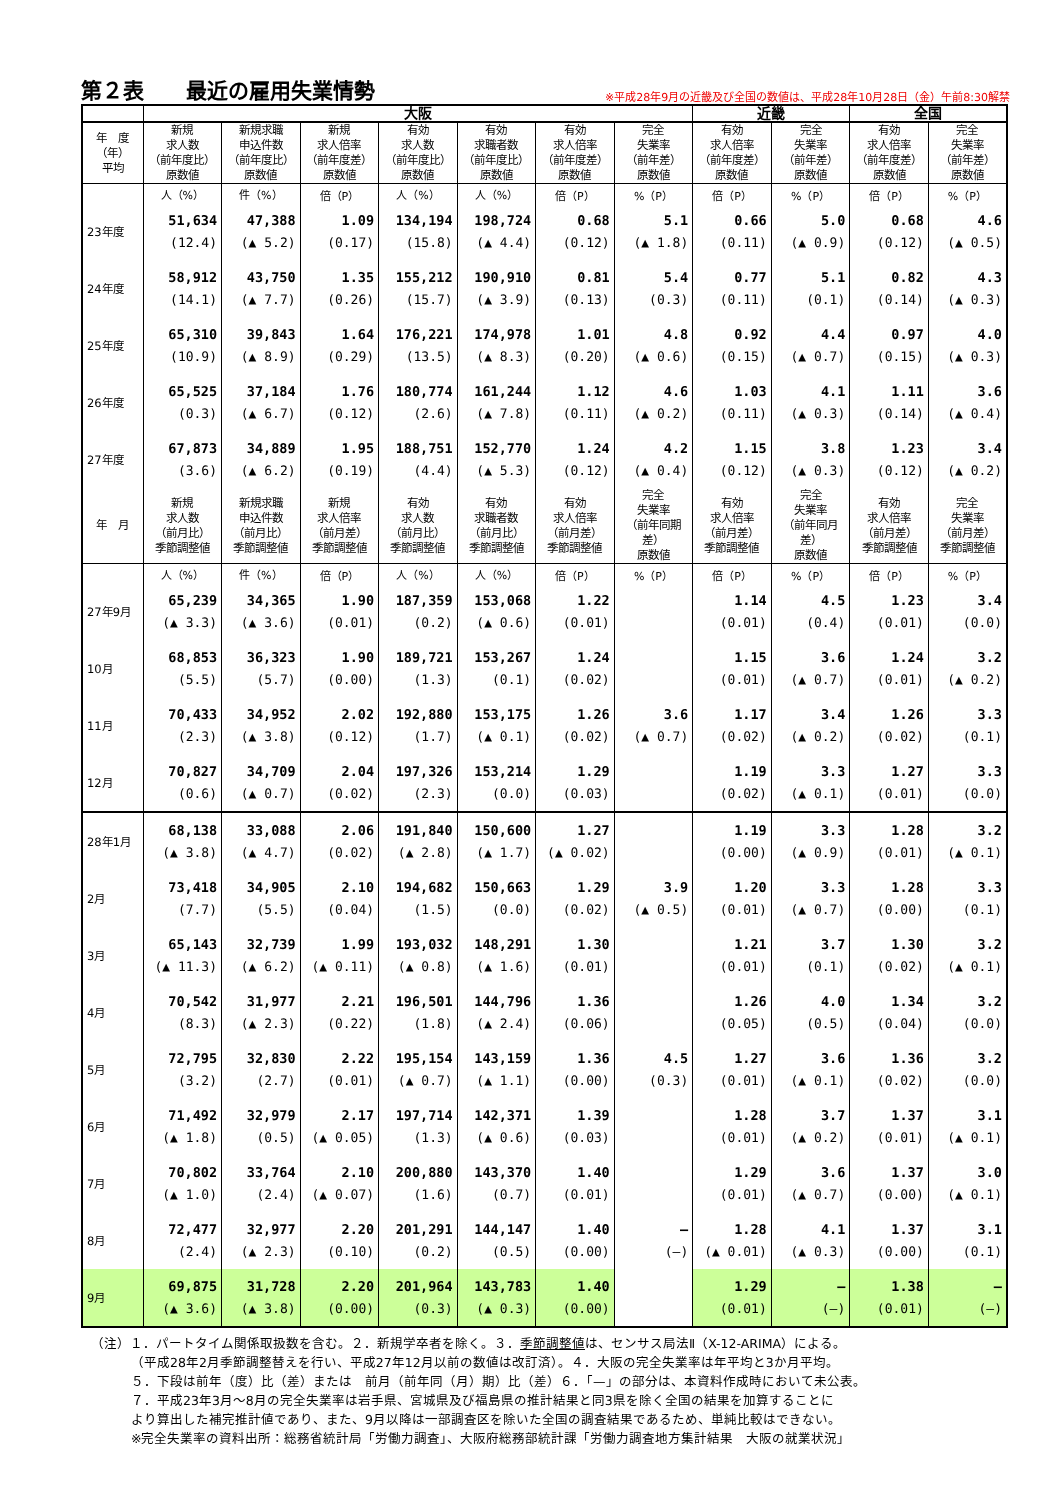第２表　　最近の雇用失業情勢
※平成28年9月の近畿及び全国の数値は、平成28年10月28日（金）午前8:30解禁
| | 大阪 | | | | | | | 近畿 | | 全国 | |
| --- | --- | --- | --- | --- | --- | --- | --- | --- | --- | --- | --- |
| 年 度 （年） 平均 | 新規 求人数 （前年度比） 原数値 | 新規求職 申込件数 （前年度比） 原数値 | 新規 求人倍率 （前年度差） 原数値 | 有効 求人数 （前年度比） 原数値 | 有効 求職者数 （前年度比） 原数値 | 有効 求人倍率 （前年度差） 原数値 | 完全 失業率 （前年差） 原数値 | 有効 求人倍率 （前年度差） 原数値 | 完全 失業率 （前年差） 原数値 | 有効 求人倍率 （前年度差） 原数値 | 完全 失業率 （前年差） 原数値 |
| | 人（%） | 件（%） | 倍（P） | 人（%） | 人（%） | 倍（P） | %（P） | 倍（P） | %（P） | 倍（P） | %（P） |
| 23年度 | 51,634 (12.4) | 47,388 (▲ 5.2) | 1.09 (0.17) | 134,194 (15.8) | 198,724 (▲ 4.4) | 0.68 (0.12) | 5.1 (▲ 1.8) | 0.66 (0.11) | 5.0 (▲ 0.9) | 0.68 (0.12) | 4.6 (▲ 0.5) |
| 24年度 | 58,912 (14.1) | 43,750 (▲ 7.7) | 1.35 (0.26) | 155,212 (15.7) | 190,910 (▲ 3.9) | 0.81 (0.13) | 5.4 (0.3) | 0.77 (0.11) | 5.1 (0.1) | 0.82 (0.14) | 4.3 (▲ 0.3) |
| 25年度 | 65,310 (10.9) | 39,843 (▲ 8.9) | 1.64 (0.29) | 176,221 (13.5) | 174,978 (▲ 8.3) | 1.01 (0.20) | 4.8 (▲ 0.6) | 0.92 (0.15) | 4.4 (▲ 0.7) | 0.97 (0.15) | 4.0 (▲ 0.3) |
| 26年度 | 65,525 (0.3) | 37,184 (▲ 6.7) | 1.76 (0.12) | 180,774 (2.6) | 161,244 (▲ 7.8) | 1.12 (0.11) | 4.6 (▲ 0.2) | 1.03 (0.11) | 4.1 (▲ 0.3) | 1.11 (0.14) | 3.6 (▲ 0.4) |
| 27年度 | 67,873 (3.6) | 34,889 (▲ 6.2) | 1.95 (0.19) | 188,751 (4.4) | 152,770 (▲ 5.3) | 1.24 (0.12) | 4.2 (▲ 0.4) | 1.15 (0.12) | 3.8 (▲ 0.3) | 1.23 (0.12) | 3.4 (▲ 0.2) |
| 年 月 | 新規 求人数 （前月比） 季節調整値 | 新規求職 申込件数 （前月比） 季節調整値 | 新規 求人倍率 （前月差） 季節調整値 | 有効 求人数 （前月比） 季節調整値 | 有効 求職者数 （前月比） 季節調整値 | 有効 求人倍率 （前月差） 季節調整値 | 完全 失業率 （前年同期差） 原数値 | 有効 求人倍率 （前月差） 季節調整値 | 完全 失業率 （前年同月差） 原数値 | 有効 求人倍率 （前月差） 季節調整値 | 完全 失業率 （前月差） 季節調整値 |
| | 人（%） | 件（%） | 倍（P） | 人（%） | 人（%） | 倍（P） | %（P） | 倍（P） | %（P） | 倍（P） | %（P） |
| 27年9月 | 65,239 (▲ 3.3) | 34,365 (▲ 3.6) | 1.90 (0.01) | 187,359 (0.2) | 153,068 (▲ 0.6) | 1.22 (0.01) | | 1.14 (0.01) | 4.5 (0.4) | 1.23 (0.01) | 3.4 (0.0) |
| 10月 | 68,853 (5.5) | 36,323 (5.7) | 1.90 (0.00) | 189,721 (1.3) | 153,267 (0.1) | 1.24 (0.02) | 3.6 (▲ 0.7) | 1.15 (0.01) | 3.6 (▲ 0.7) | 1.24 (0.01) | 3.2 (▲ 0.2) |
| 11月 | 70,433 (2.3) | 34,952 (▲ 3.8) | 2.02 (0.12) | 192,880 (1.7) | 153,175 (▲ 0.1) | 1.26 (0.02) | | 1.17 (0.02) | 3.4 (▲ 0.2) | 1.26 (0.02) | 3.3 (0.1) |
| 12月 | 70,827 (0.6) | 34,709 (▲ 0.7) | 2.04 (0.02) | 197,326 (2.3) | 153,214 (0.0) | 1.29 (0.03) | | 1.19 (0.02) | 3.3 (▲ 0.1) | 1.27 (0.01) | 3.3 (0.0) |
| 28年1月 | 68,138 (▲ 3.8) | 33,088 (▲ 4.7) | 2.06 (0.02) | 191,840 (▲ 2.8) | 150,600 (▲ 1.7) | 1.27 (▲ 0.02) | 3.9 (▲ 0.5) | 1.19 (0.00) | 3.3 (▲ 0.9) | 1.28 (0.01) | 3.2 (▲ 0.1) |
| 2月 | 73,418 (7.7) | 34,905 (5.5) | 2.10 (0.04) | 194,682 (1.5) | 150,663 (0.0) | 1.29 (0.02) | | 1.20 (0.01) | 3.3 (▲ 0.7) | 1.28 (0.00) | 3.3 (0.1) |
| 3月 | 65,143 (▲ 11.3) | 32,739 (▲ 6.2) | 1.99 (▲ 0.11) | 193,032 (▲ 0.8) | 148,291 (▲ 1.6) | 1.30 (0.01) | | 1.21 (0.01) | 3.7 (0.1) | 1.30 (0.02) | 3.2 (▲ 0.1) |
| 4月 | 70,542 (8.3) | 31,977 (▲ 2.3) | 2.21 (0.22) | 196,501 (1.8) | 144,796 (▲ 2.4) | 1.36 (0.06) | 4.5 (0.3) | 1.26 (0.05) | 4.0 (0.5) | 1.34 (0.04) | 3.2 (0.0) |
| 5月 | 72,795 (3.2) | 32,830 (2.7) | 2.22 (0.01) | 195,154 (▲ 0.7) | 143,159 (▲ 1.1) | 1.36 (0.00) | | 1.27 (0.01) | 3.6 (▲ 0.1) | 1.36 (0.02) | 3.2 (0.0) |
| 6月 | 71,492 (▲ 1.8) | 32,979 (0.5) | 2.17 (▲ 0.05) | 197,714 (1.3) | 142,371 (▲ 0.6) | 1.39 (0.03) | | 1.28 (0.01) | 3.7 (▲ 0.2) | 1.37 (0.01) | 3.1 (▲ 0.1) |
| 7月 | 70,802 (▲ 1.0) | 33,764 (2.4) | 2.10 (▲ 0.07) | 200,880 (1.6) | 143,370 (0.7) | 1.40 (0.01) | — (—) | 1.29 (0.01) | 3.6 (▲ 0.7) | 1.37 (0.00) | 3.0 (▲ 0.1) |
| 8月 | 72,477 (2.4) | 32,977 (▲ 2.3) | 2.20 (0.10) | 201,291 (0.2) | 144,147 (0.5) | 1.40 (0.00) | | 1.28 (▲ 0.01) | 4.1 (▲ 0.3) | 1.37 (0.00) | 3.1 (0.1) |
| 9月 | 69,875 (▲ 3.6) | 31,728 (▲ 3.8) | 2.20 (0.00) | 201,964 (0.3) | 143,783 (▲ 0.3) | 1.40 (0.00) | | 1.29 (0.01) | — (—) | 1.38 (0.01) | — (—) |
（注）１．パートタイム関係取扱数を含む。２．新規学卒者を除く。３．季節調整値は、センサス局法Ⅱ（X-12-ARIMA）による。
（平成28年2月季節調整替えを行い、平成27年12月以前の数値は改訂済）。４．大阪の完全失業率は年平均と3か月平均。
５．下段は前年（度）比（差）または　前月（前年同（月）期）比（差）６．「—」の部分は、本資料作成時において未公表。
７．平成23年3月～8月の完全失業率は岩手県、宮城県及び福島県の推計結果と同3県を除く全国の結果を加算することに
より算出した補完推計値であり、また、9月以降は一部調査区を除いた全国の調査結果であるため、単純比較はできない。
※完全失業率の資料出所：総務省統計局「労働力調査」、大阪府総務部統計課「労働力調査地方集計結果　大阪の就業状況」